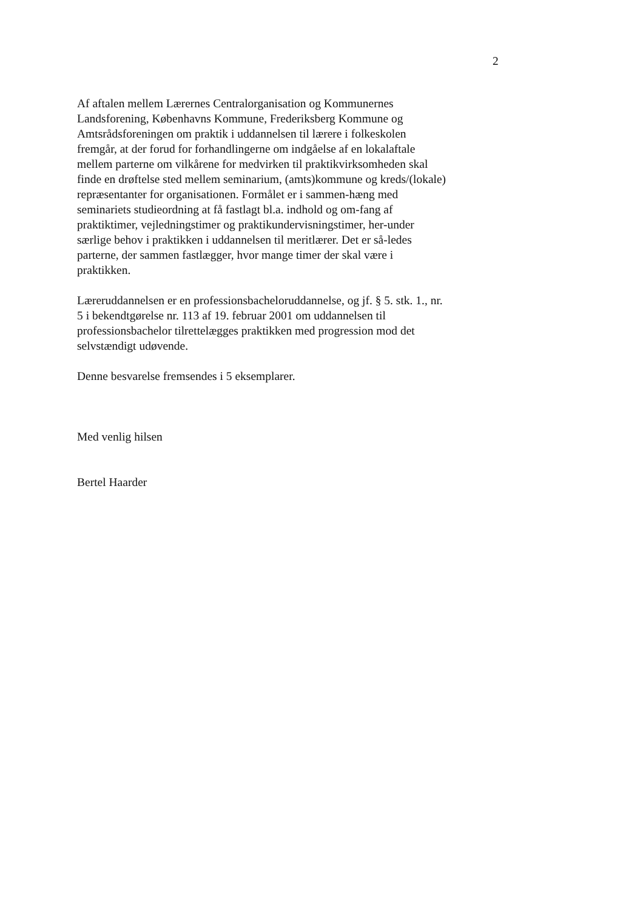2
Af aftalen mellem Lærernes Centralorganisation og Kommunernes Landsforening, Københavns Kommune, Frederiksberg Kommune og Amtsrådsforeningen om praktik i uddannelsen til lærere i folkeskolen fremgår, at der forud for forhandlingerne om indgåelse af en lokalaftale mellem parterne om vilkårene for medvirken til praktikvirksomheden skal finde en drøftelse sted mellem seminarium, (amts)kommune og kreds/(lokale) repræsentanter for organisationen. Formålet er i sammen-hæng med seminariets studieordning at få fastlagt bl.a. indhold og om-fang af praktiktimer, vejledningstimer og praktikundervisningstimer, her-under særlige behov i praktikken i uddannelsen til meritlærer. Det er så-ledes parterne, der sammen fastlægger, hvor mange timer der skal være i praktikken.
Læreruddannelsen er en professionsbacheloruddannelse, og jf. § 5. stk. 1., nr. 5 i bekendtgørelse nr. 113 af 19. februar 2001 om uddannelsen til professionsbachelor tilrettelægges praktikken med progression mod det selvstændigt udøvende.
Denne besvarelse fremsendes i 5 eksemplarer.
Med venlig hilsen
Bertel Haarder